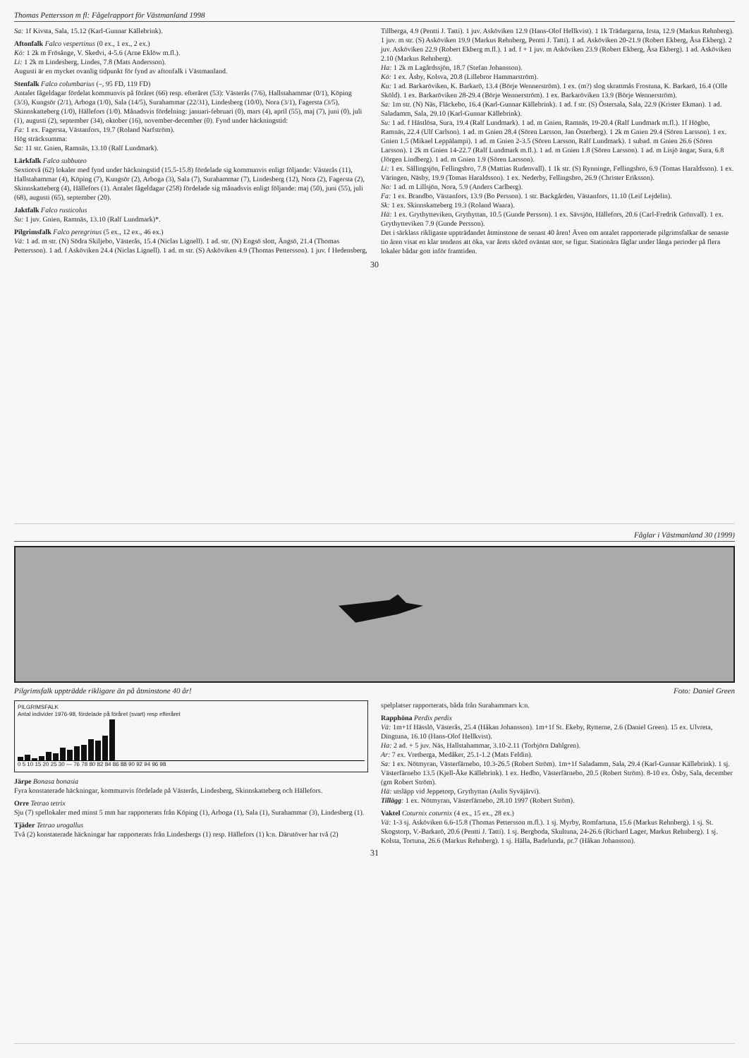Thomas Pettersson m fl: Fågelrapport för Västmanland 1998
Sa: 1f Kivsta, Sala, 15.12 (Karl-Gunnar Källebrink).
Aftonfalk Falco vespertinus (0 ex., 1 ex., 2 ex.)
Kö: 1 2k m Frösånge, V. Skedvi, 4-5.6 (Arne Eklöw m.fl.).
Li: 1 2k m Lindesberg, Lindes, 7.8 (Mats Andersson).
Augusti är en mycket ovanlig tidpunkt för fynd av aftonfalk i Västmanland.
Stenfalk Falco columbarius (–, 95 FD, 119 FD)
Antalet fågeldagar fördelat kommunvis på föråret (66) resp. efteråret (53): Västerås (7/6), Hallstahammar (0/1), Köping (3/3), Kungsör (2/1), Arboga (1/0), Sala (14/5), Surahammar (22/31), Lindesberg (10/0), Nora (3/1), Fagersta (3/5), Skinnskatteberg (1/0), Hällefors (1/0). Månadsvis fördelning: januari-februari (0), mars (4), april (55), maj (7), juni (0), juli (1), augusti (2), september (34), oktober (16), november-december (0). Fynd under häckningstid:
Fa: 1 ex. Fagersta, Västanfors, 19.7 (Roland Narfström).
Hög sträcksumma:
Sa: 11 str. Gnien, Ramnäs, 13.10 (Ralf Lundmark).
Lärkfalk Falco subbuteo
Sextiotvå (62) lokaler med fynd under häckningstid (15.5-15.8) fördelade sig kommunvis enligt följande: Västerås (11), Hallstahammar (4), Köping (7), Kungsör (2), Arboga (3), Sala (7), Surahammar (7), Lindesberg (12), Nora (2), Fagersta (2), Skinnskatteberg (4), Hällefors (1). Antalet fågeldagar (258) fördelade sig månadsvis enligt följande: maj (50), juni (55), juli (68), augusti (65), september (20).
Jaktfalk Falco rusticolus
Su: 1 juv. Gnien, Ramnäs, 13.10 (Ralf Lundmark)*.
Pilgrimsfalk Falco peregrinus (5 ex., 12 ex., 46 ex.)
Vä: 1 ad. m str. (N) Södra Skiljebo, Västerås, 15.4 (Niclas Lignell). 1 ad. str. (N) Engsö slott, Ängsö, 21.4 (Thomas Pettersson). 1 ad. f Asköviken 24.4 (Niclas Lignell). 1 ad. m str. (S) Asköviken 4.9 (Thomas Pettersson). 1 juv. f Hedensberg, Tillberga, 4.9 (Pentti J. Tatti). 1 juv. Asköviken 12.9 (Hans-Olof Hellkvist). 1 1k Trädargarna, Irsta, 12.9 (Markus Rehnberg). 1 juv. m str. (S) Asköviken 19.9 (Markus Rehnberg, Pentti J. Tatti). 1 ad. Asköviken 20-21.9 (Robert Ekberg, Åsa Ekberg). 2 juv. Asköviken 22.9 (Robert Ekberg m.fl.). 1 ad. f + 1 juv. m Asköviken 23.9 (Robert Ekberg, Åsa Ekberg). 1 ad. Asköviken 2.10 (Markus Rehnberg).
Ha: 1 2k m Lagårdssjön, 18.7 (Stefan Johansson).
Kö: 1 ex. Åsby, Kolsva, 20.8 (Lillebror Hammarström).
Ku: 1 ad. Barkaröviken, K. Barkarö, 13.4 (Börje Wennerström). 1 ex. (m?) slog skrattmås Frostuna, K. Barkarö, 16.4 (Olle Sköld). 1 ex. Barkaröviken 28-29.4 (Börje Wennerström). 1 ex. Barkaröviken 13.9 (Börje Wennerström).
Sa: 1m str. (N) Näs, Fläckebo, 16.4 (Karl-Gunnar Källebrink). 1 ad. f str. (S) Östersala, Sala, 22.9 (Krister Ekman). 1 ad. Saladamm, Sala, 29.10 (Karl-Gunnar Källebrink).
Su: 1 ad. f Hästlösa, Sura, 19.4 (Ralf Lundmark). 1 ad. m Gnien, Ramnäs, 19-20.4 (Ralf Lundmark m.fl.). 1f Högbo, Ramnäs, 22.4 (Ulf Carlson). 1 ad. m Gnien 28.4 (Sören Larsson, Jan Österberg). 1 2k m Gnien 29.4 (Sören Larsson). 1 ex. Gnien 1.5 (Mikael Leppälampi). 1 ad. m Gnien 2-3.5 (Sören Larsson, Ralf Lundmark). 1 subad. m Gnien 26.6 (Sören Larsson). 1 2k m Gnien 14-22.7 (Ralf Lundmark m.fl.). 1 ad. m Gnien 1.8 (Sören Larsson). 1 ad. m Lisjö ängar, Sura, 6.8 (Jörgen Lindberg). 1 ad. m Gnien 1.9 (Sören Larsson).
Li: 1 ex. Sällingsjön, Fellingsbro, 7.8 (Mattias Rudenvall). 1 1k str. (S) Rynninge, Fellingsbro, 6.9 (Tomas Haraldsson). 1 ex. Väringen, Näsby, 19.9 (Tomas Haraldsson). 1 ex. Nederby, Fellingsbro, 26.9 (Christer Eriksson).
No: 1 ad. m Lillsjön, Nora, 5.9 (Anders Carlberg).
Fa: 1 ex. Brandbo, Västanfors, 13.9 (Bo Persson). 1 str. Backgården, Västanfors, 11.10 (Leif Lejdelin).
Sk: 1 ex. Skinnskatteberg 19.3 (Roland Waara).
Hä: 1 ex. Grythytteviken, Grythyttan, 10.5 (Gunde Persson). 1 ex. Sävsjön, Hällefors, 20.6 (Carl-Fredrik Grönvall). 1 ex. Grythytteviken 7.9 (Gunde Persson).
Det i särklass rikligaste uppträdandet åtminstone de senast 40 åren! Även om antalet rapporterade pilgrimsfalkar de senaste tio åren visat en klar tendens att öka, var årets skörd oväntat stor, se figur. Stationära fåglar under långa perioder på flera lokaler bådar gott inför framtiden.
30
Fåglar i Västmanland 30 (1999)
Pilgrimsfalk uppträdde rikligare än på åtminstone 40 år! Foto: Daniel Green
PILGRIMSFALK
Antal individer 1976-98, fördelade på föråret (svart) resp efteråret
0 5 10 15 20 25 30 — 76 78 80 82 84 86 88 90 92 94 96 98
Järpe Bonasa bonasia
Fyra konstaterade häckningar, kommunvis fördelade på Västerås, Lindesberg, Skinnskatteberg och Hällefors.
Orre Tetrao tetrix
Sju (7) spellokaler med minst 5 mm har rapporterats från Köping (1), Arboga (1), Sala (1), Surahammar (3), Lindesberg (1).
Tjäder Tetrao urogallus
Två (2) konstaterade häckningar har rapporterats från Lindesbergs (1) resp. Hällefors (1) k:n. Därutöver har två (2) spelplatser rapporterats, båda från Surahammars k:n.
Rapphöna Perdix perdix
Vä: 1m+1f Hässlö, Västerås, 25.4 (Håkan Johansson). 1m+1f St. Ekeby, Rytterne, 2.6 (Daniel Green). 15 ex. Ulvreta, Dingtuna, 16.10 (Hans-Olof Hellkvist).
Ha: 2 ad. + 5 juv. Näs, Hallstahammar, 3.10-2.11 (Torbjörn Dahlgren).
Ar: 7 ex. Vretberga, Medåker, 25.1-1.2 (Mats Feldin).
Sa: 1 ex. Nötmyran, Västerfärnebo, 10.3-26.5 (Robert Ström). 1m+1f Saladamm, Sala, 29.4 (Karl-Gunnar Källebrink). 1 sj. Västerfärnebo 13.5 (Kjell-Åke Källebrink). 1 ex. Hedbo, Västerfärnebo, 20.5 (Robert Ström). 8-10 ex. Ösby, Sala, december (gm Robert Ström).
Hä: utsläpp vid Jeppetorp, Grythyttan (Aulis Syväjärvi).
Tillägg: 1 ex. Nötmyran, Västerfärnebo, 28.10 1997 (Robert Ström).
Vaktel Coturnix coturnix (4 ex., 15 ex., 28 ex.)
Vä: 1-3 sj. Asköviken 6.6-15.8 (Thomas Pettersson m.fl.). 1 sj. Myrby, Romfartuna, 15.6 (Markus Rehnberg). 1 sj. St. Skogstorp, V.-Barkarö, 20.6 (Pentti J. Tatti). 1 sj. Bergboda, Skultuna, 24-26.6 (Richard Lager, Markus Rehnberg). 1 sj. Kolsta, Tortuna, 26.6 (Markus Rehnberg). 1 sj. Hälla, Badelunda, pr.7 (Håkan Johansson).
31